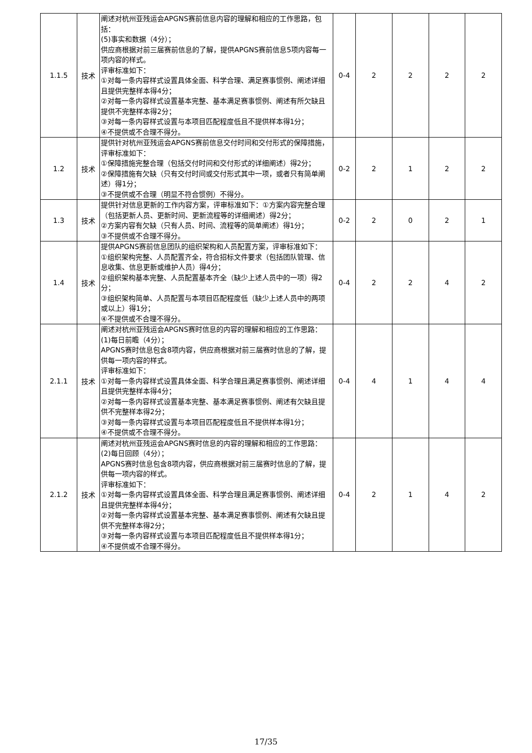| 1.1.5 | 技术 | 阐述对杭州亚残运会APGNS赛前信息内容的理解和相应的工作思路，包括： (5)事实和数据（4分）； 供应商根据对前三届赛前信息的了解，提供APGNS赛前信息5项内容每一项内容的样式。 评审标准如下： ①对每一条内容样式设置具体全面、科学合理、满足赛事惯例、阐述详细且提供完整样本得4分； ②对每一条内容样式设置基本完整、基本满足赛事惯例、阐述有所欠缺且提供不完整样本得2分； ③对每一条内容样式设置与本项目匹配程度低且不提供样本得1分； ④不提供或不合理不得分。 | 0-4 | 2 | 2 | 2 | 2 |
| 1.2 | 技术 | 提供针对杭州亚残运会APGNS赛前信息交付时间和交付形式的保障措施，评审标准如下： ①保障措施完整合理（包括交付时间和交付形式的详细阐述）得2分； ②保障措施有欠缺（只有交付时间或交付形式其中一项，或者只有简单阐述）得1分； ③不提供或不合理（明显不符合惯例）不得分。 | 0-2 | 2 | 1 | 2 | 2 |
| 1.3 | 技术 | 提供针对信息更新的工作内容方案，评审标准如下：①方案内容完整合理（包括更新人员、更新时间、更新流程等的详细阐述）得2分； ②方案内容有欠缺（只有人员、时间、流程等的简单阐述）得1分； ③不提供或不合理不得分。 | 0-2 | 2 | 0 | 2 | 1 |
| 1.4 | 技术 | 提供APGNS赛前信息团队的组织架构和人员配置方案，评审标准如下： ①组织架构完整、人员配置齐全，符合招标文件要求（包括团队管理、信息收集、信息更新或维护人员）得4分； ②组织架构基本完整、人员配置基本齐全（缺少上述人员中的一项）得2分； ③组织架构简单、人员配置与本项目匹配程度低（缺少上述人员中的两项或以上）得1分； ④不提供或不合理不得分。 | 0-4 | 2 | 2 | 4 | 2 |
| 2.1.1 | 技术 | 阐述对杭州亚残运会APGNS赛时信息的内容的理解和相应的工作思路： (1)每日前瞻（4分）； APGNS赛时信息包含8项内容，供应商根据对前三届赛时信息的了解，提供每一项内容的样式。 评审标准如下： ①对每一条内容样式设置具体全面、科学合理且满足赛事惯例、阐述详细且提供完整样本得4分； ②对每一条内容样式设置基本完整、基本满足赛事惯例、阐述有欠缺且提供不完整样本得2分； ③对每一条内容样式设置与本项目匹配程度低且不提供样本得1分； ④不提供或不合理不得分。 | 0-4 | 4 | 1 | 4 | 4 |
| 2.1.2 | 技术 | 阐述对杭州亚残运会APGNS赛时信息的内容的理解和相应的工作思路： (2)每日回顾（4分）； APGNS赛时信息包含8项内容，供应商根据对前三届赛时信息的了解，提供每一项内容的样式。 评审标准如下： ①对每一条内容样式设置具体全面、科学合理且满足赛事惯例、阐述详细且提供完整样本得4分； ②对每一条内容样式设置基本完整、基本满足赛事惯例、阐述有欠缺且提供不完整样本得2分； ③对每一条内容样式设置与本项目匹配程度低且不提供样本得1分； ④不提供或不合理不得分。 | 0-4 | 2 | 1 | 4 | 2 |
17/35